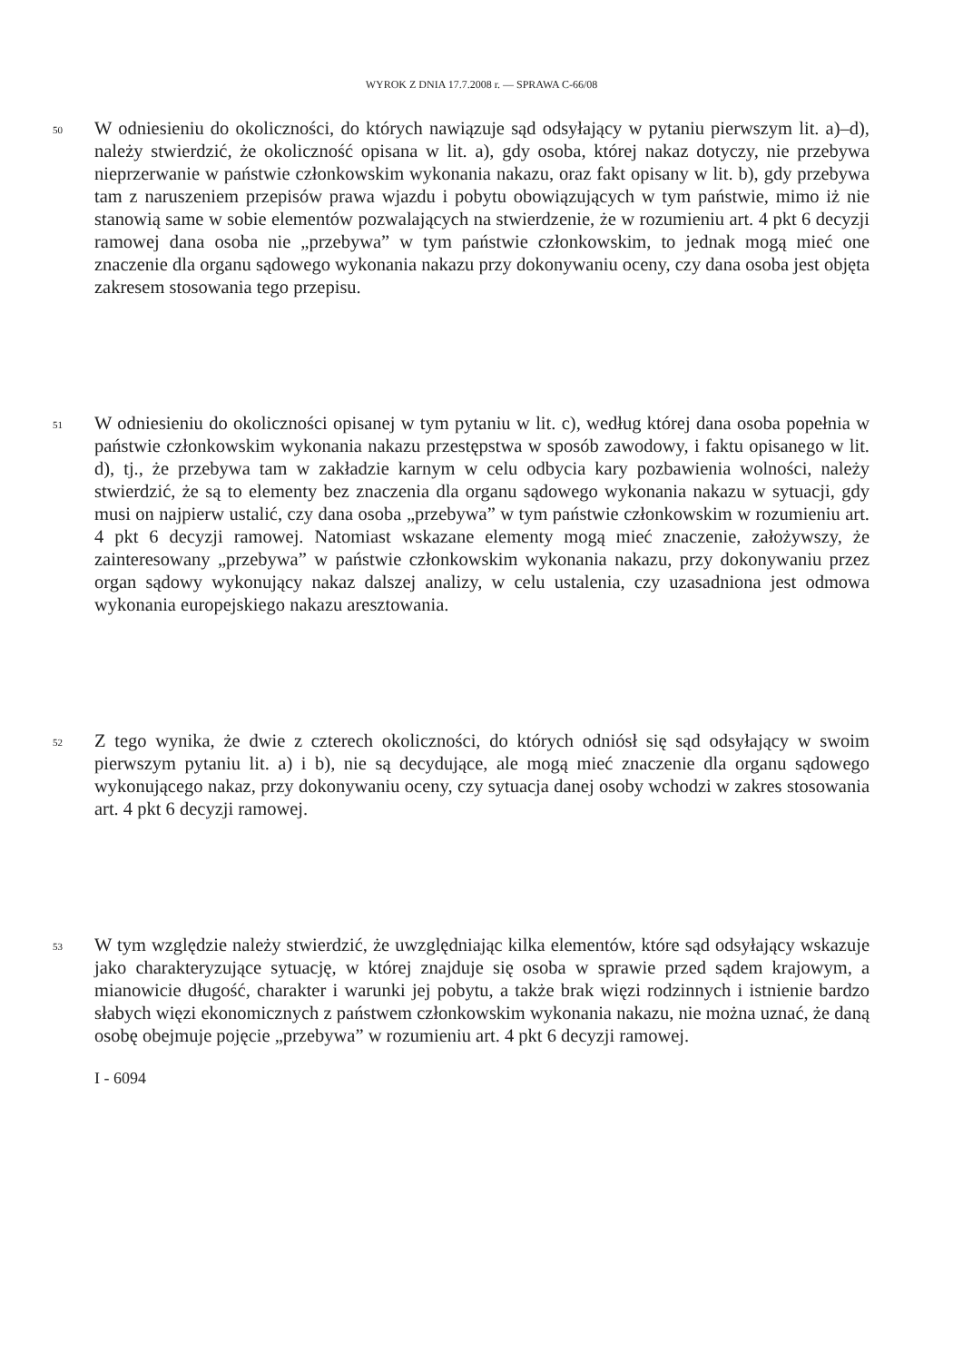WYROK Z DNIA 17.7.2008 r. — SPRAWA C-66/08
50
W odniesieniu do okoliczności, do których nawiązuje sąd odsyłający w pytaniu pierwszym lit. a)–d), należy stwierdzić, że okoliczność opisana w lit. a), gdy osoba, której nakaz dotyczy, nie przebywa nieprzerwanie w państwie członkowskim wykonania nakazu, oraz fakt opisany w lit. b), gdy przebywa tam z naruszeniem przepisów prawa wjazdu i pobytu obowiązujących w tym państwie, mimo iż nie stanowią same w sobie elementów pozwalających na stwierdzenie, że w rozumieniu art. 4 pkt 6 decyzji ramowej dana osoba nie „przebywa” w tym państwie członkowskim, to jednak mogą mieć one znaczenie dla organu sądowego wykonania nakazu przy dokonywaniu oceny, czy dana osoba jest objęta zakresem stosowania tego przepisu.
51
W odniesieniu do okoliczności opisanej w tym pytaniu w lit. c), według której dana osoba popełnia w państwie członkowskim wykonania nakazu przestępstwa w sposób zawodowy, i faktu opisanego w lit. d), tj., że przebywa tam w zakładzie karnym w celu odbycia kary pozbawienia wolności, należy stwierdzić, że są to elementy bez znaczenia dla organu sądowego wykonania nakazu w sytuacji, gdy musi on najpierw ustalić, czy dana osoba „przebywa” w tym państwie członkowskim w rozumieniu art. 4 pkt 6 decyzji ramowej. Natomiast wskazane elementy mogą mieć znaczenie, założywszy, że zainteresowany „przebywa” w państwie członkowskim wykonania nakazu, przy dokonywaniu przez organ sądowy wykonujący nakaz dalszej analizy, w celu ustalenia, czy uzasadniona jest odmowa wykonania europejskiego nakazu aresztowania.
52
Z tego wynika, że dwie z czterech okoliczności, do których odniósł się sąd odsyłający w swoim pierwszym pytaniu lit. a) i b), nie są decydujące, ale mogą mieć znaczenie dla organu sądowego wykonującego nakaz, przy dokonywaniu oceny, czy sytuacja danej osoby wchodzi w zakres stosowania art. 4 pkt 6 decyzji ramowej.
53
W tym względzie należy stwierdzić, że uwzględniając kilka elementów, które sąd odsyłający wskazuje jako charakteryzujące sytuację, w której znajduje się osoba w sprawie przed sądem krajowym, a mianowicie długość, charakter i warunki jej pobytu, a także brak więzi rodzinnych i istnienie bardzo słabych więzi ekonomicznych z państwem członkowskim wykonania nakazu, nie można uznać, że daną osobę obejmuje pojęcie „przebywa” w rozumieniu art. 4 pkt 6 decyzji ramowej.
I - 6094